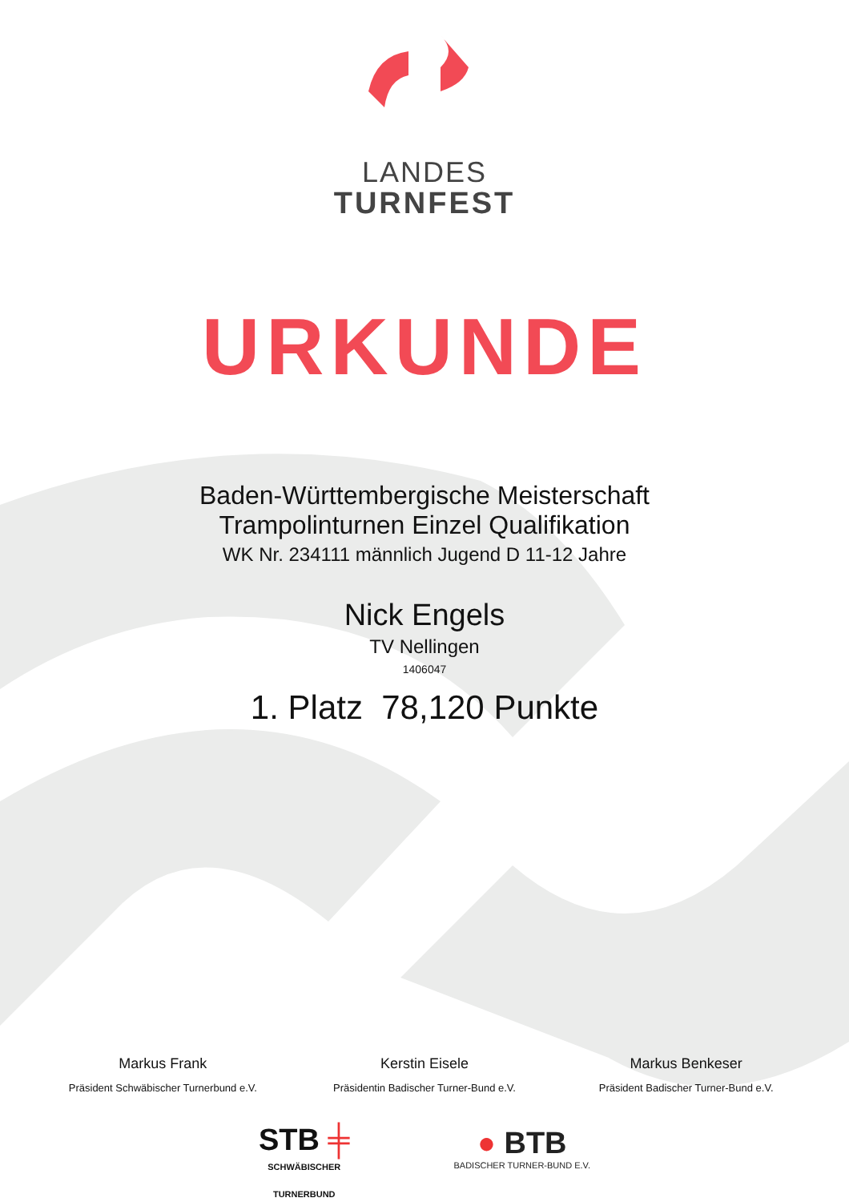LANDES
TURNFEST
URKUNDE
Baden-Württembergische Meisterschaft
Trampolinturnen Einzel Qualifikation
WK Nr. 234111 männlich Jugend D 11-12 Jahre
Nick Engels
TV Nellingen
1406047
1. Platz 78,120 Punkte
Markus Frank
Präsident Schwäbischer Turnerbund e.V.
Kerstin Eisele
Präsidentin Badischer Turner-Bund e.V.
Markus Benkeser
Präsident Badischer Turner-Bund e.V.
STB ╪
SCHWÄBISCHER
TURNERBUND
● BTB
BADISCHER TURNER-BUND E.V.